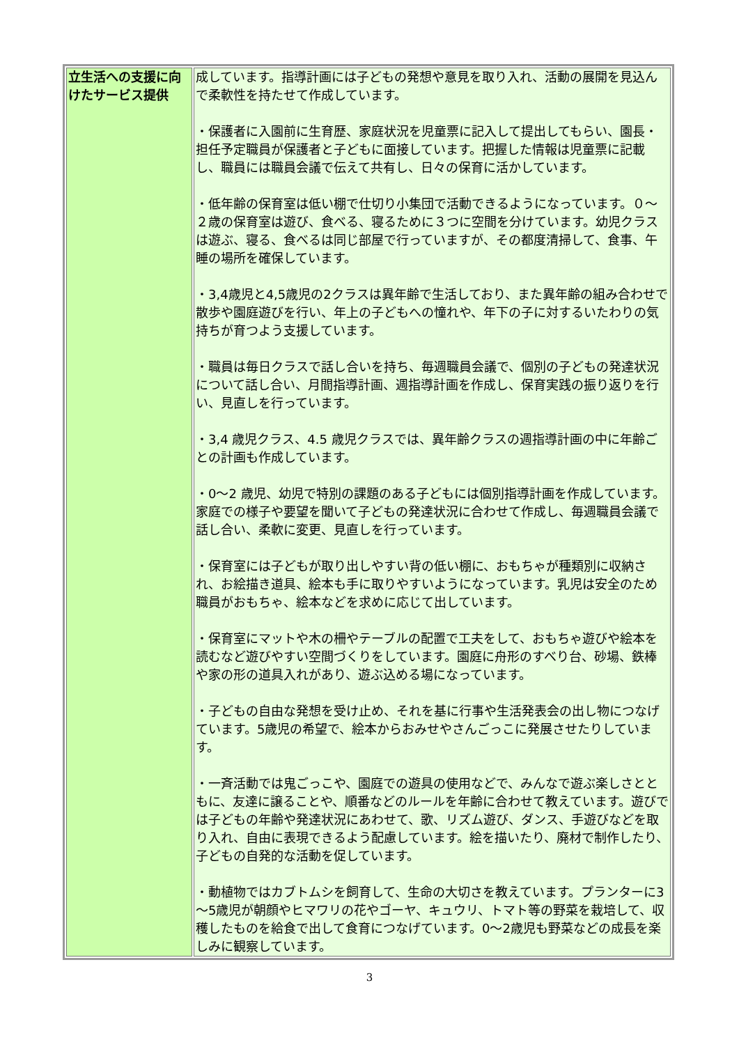| 立生活への支援に向けたサービス提供 | 成しています。指導計画には子どもの発想や意見を取り入れ、活動の展開を見込んで柔軟性を持たせて作成しています。 ・保護者に入園前に生育歴、家庭状況を児童票に記入して提出してもらい、園長・担任予定職員が保護者と子どもに面接しています。把握した情報は児童票に記載し、職員には職員会議で伝えて共有し、日々の保育に活かしています。 ・低年齢の保育室は低い棚で仕切り小集団で活動できるようになっています。０～２歳の保育室は遊び、食べる、寝るために３つに空間を分けています。幼児クラスは遊ぶ、寝る、食べるは同じ部屋で行っていますが、その都度清掃して、食事、午睡の場所を確保しています。 ・3,4歳児と4,5歳児の2クラスは異年齢で生活しており、また異年齢の組み合わせで散歩や園庭遊びを行い、年上の子どもへの憧れや、年下の子に対するいたわりの気持ちが育つよう支援しています。 ・職員は毎日クラスで話し合いを持ち、毎週職員会議で、個別の子どもの発達状況について話し合い、月間指導計画、週指導計画を作成し、保育実践の振り返りを行い、見直しを行っています。 ・3,4 歳児クラス、4.5 歳児クラスでは、異年齢クラスの週指導計画の中に年齢ごとの計画も作成しています。 ・0～2 歳児、幼児で特別の課題のある子どもには個別指導計画を作成しています。家庭での様子や要望を聞いて子どもの発達状況に合わせて作成し、毎週職員会議で話し合い、柔軟に変更、見直しを行っています。 ・保育室には子どもが取り出しやすい背の低い棚に、おもちゃが種類別に収納され、お絵描き道具、絵本も手に取りやすいようになっています。乳児は安全のため職員がおもちゃ、絵本などを求めに応じて出しています。 ・保育室にマットや木の柵やテーブルの配置で工夫をして、おもちゃ遊びや絵本を読むなど遊びやすい空間づくりをしています。園庭に舟形のすべり台、砂場、鉄棒や家の形の道具入れがあり、遊ぶ込める場になっています。 ・子どもの自由な発想を受け止め、それを基に行事や生活発表会の出し物につなげています。5歳児の希望で、絵本からおみせやさんごっこに発展させたりしています。 ・一斉活動では鬼ごっこや、園庭での遊具の使用などで、みんなで遊ぶ楽しさとともに、友達に譲ることや、順番などのルールを年齢に合わせて教えています。遊びでは子どもの年齢や発達状況にあわせて、歌、リズム遊び、ダンス、手遊びなどを取り入れ、自由に表現できるよう配慮しています。絵を描いたり、廃材で制作したり、子どもの自発的な活動を促しています。 ・動植物ではカブトムシを飼育して、生命の大切さを教えています。プランターに3～5歳児が朝顔やヒマワリの花やゴーヤ、キュウリ、トマト等の野菜を栽培して、収穫したものを給食で出して食育につなげています。0～2歳児も野菜などの成長を楽しみに観察しています。 |
3